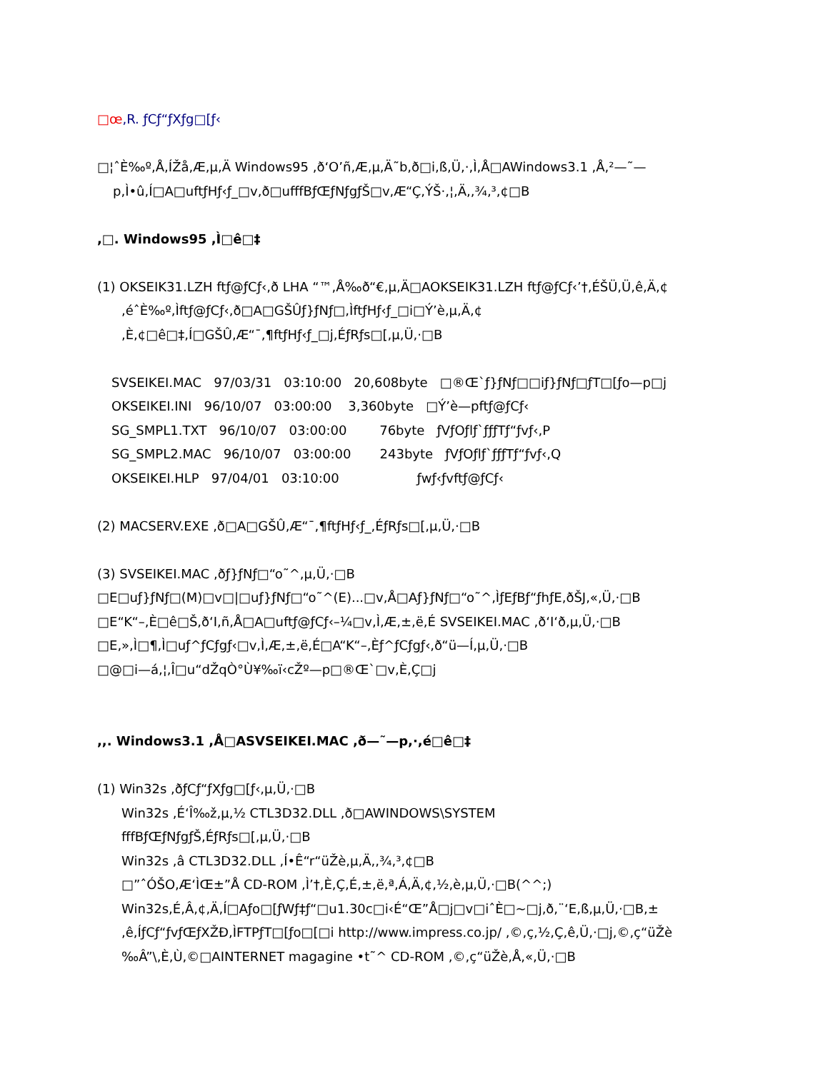□œ,R. ƒCƒ“ƒXƒg□[ƒ‹
□¦ˆÈ‰º,Å,ÍŽå,Æ,µ,Ä Windows95 ,ð‘O’ñ,Æ,µ,Ä˜b,ð□i,ß,Ü,·,Ì,Å□AWindows3.1 ,Å,²—˜—
p,Ì•û,Í□A□uftƒHƒ‹ƒ_□v,ð□ufffBƒŒƒNƒgƒŠ□v,Æ“Ç,ÝŠ·,¦,Ä,,¾,³,¢□B
,□. Windows95 ,Ì□ê□‡
(1) OKSEIK31.LZH ftƒ@ƒCƒ‹,ð LHA “™,Å‰ð“€,µ,Ä□AOKSEIK31.LZH ftƒ@ƒCƒ‹’†,ÉŠÜ,Ü,ê,Ä,¢
,éˆÈ‰º,Ìftƒ@ƒCƒ‹,ð□A□GŠÛƒ}ƒNƒ□,ÌftƒHƒ‹ƒ_□i□Ý’è,µ,Ä,¢
,È,¢□ê□‡,Í□GŠÛ,Æ“¯,¶ftƒHƒ‹ƒ_□j,ÉƒRƒs□[,µ,Ü,·□B
SVSEIKEI.MAC 97/03/31 03:10:00 20,608byte □®Œ`ƒ}ƒNƒ□□iƒ}ƒNƒ□ƒT□[ƒo—p□j
OKSEIKEI.INI 96/10/07 03:00:00 3,360byte □Ý’è—pftƒ@ƒCƒ‹
SG_SMPL1.TXT 96/10/07 03:00:00 76byte ƒVƒOƒlƒ`ƒƒƒTƒ“ƒvƒ‹,P
SG_SMPL2.MAC 96/10/07 03:00:00 243byte ƒVƒOƒlƒ`ƒƒƒTƒ“ƒvƒ‹,Q
OKSEIKEI.HLP 97/04/01 03:10:00 ƒwƒ‹ƒvftƒ@ƒCƒ‹
(2) MACSERV.EXE ,ð□A□GŠÛ,Æ“¯,¶ftƒHƒ‹ƒ_,ÉƒRƒs□[,µ,Ü,·□B
(3) SVSEIKEI.MAC ,ðƒ}ƒNƒ□“o˜^,µ,Ü,·□B
□E□uƒ}ƒNƒ□(M)□v□|□uƒ}ƒNƒ□“o˜^(E)...□v,Å□Aƒ}ƒNƒ□“o˜^,ÌƒEƒBƒ“ƒhƒE,ðŠJ,«,Ü,·□B
□E“K“–,È□ê□Š,ð‘I,ñ,Å□A□uftƒ@ƒCƒ‹–¼□v,Ì,Æ,±,ë,É SVSEIKEI.MAC ,ð‘I‘ð,µ,Ü,·□B
□E,»,Ì□¶,Ì□uƒ^ƒCƒgƒ‹□v,Ì,Æ,±,ë,É□A“K“–,Èƒ^ƒCƒgƒ‹,ð“ü—Í,µ,Ü,·□B
□@□i—á,¦,Î□u“dŽqÒ°Ù¥‰ï‹cŽº—p□®Œ`□v,È,Ç□j
,,. Windows3.1 ,Å□ASVSEIKEI.MAC ,ð—˜—p,·,é□ê□‡
(1) Win32s ,ðƒCƒ“ƒXƒg□[ƒ‹,µ,Ü,·□B
Win32s ,É‘Î‰ž,µ,½ CTL3D32.DLL ,ð□AWINDOWS\SYSTEM
fffBƒŒƒNƒgƒŠ,ÉƒRƒs□[,µ,Ü,·□B
Win32s ,â CTL3D32.DLL ,Í•Ê“r“üŽè,µ,Ä,,¾,³,¢□B
□”ˆÓŠO,Æ‘ÌŒ±”Å CD-ROM ,Ì’†,È,Ç,É,±,ë,ª,Á,Ä,¢,½,è,µ,Ü,·□B(^^;)
Win32s,É,Â,¢,Ä,Í□Aƒo□[ƒWƒ‡ƒ“□u1.30c□i‹É“Œ”Å□j□v□iˆÈ□~□j,ð,¨‘E,ß,µ,Ü,·□B,±
,ê,ÍƒCƒ“ƒvƒŒƒXŽÐ,ÌFTPƒT□[ƒo□[□i http://www.impress.co.jp/ ,©,ç,½,Ç,ê,Ü,·□j,©,ç“üŽè
‰Â”\,È,Ù,©□AINTERNET magagine •t˜^ CD-ROM ,©,ç“üŽè,Å,«,Ü,·□B